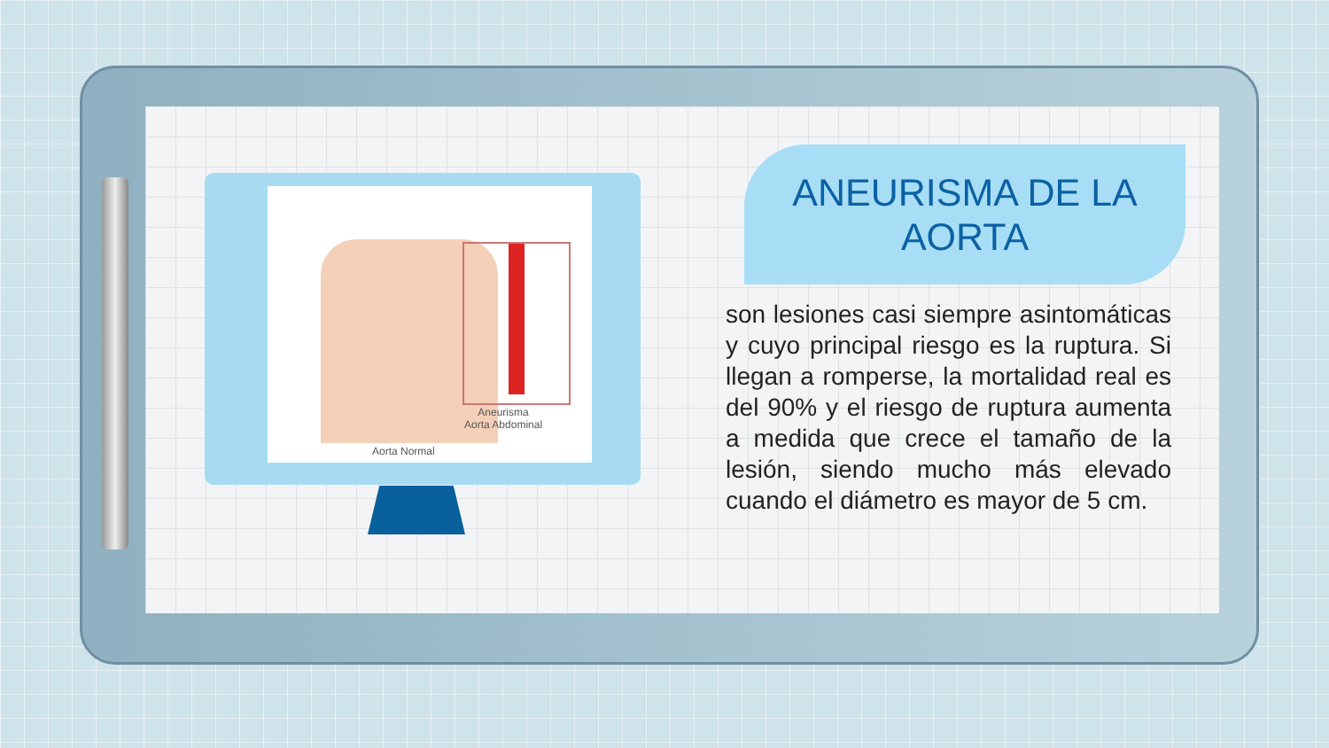Aneurisma
Aorta Abdominal
Aorta Normal
ANEURISMA DE LA AORTA
son lesiones casi siempre asintomáticas y cuyo principal riesgo es la ruptura. Si llegan a romperse, la mortalidad real es del 90% y el riesgo de ruptura aumenta a medida que crece el tamaño de la lesión, siendo mucho más elevado cuando el diámetro es mayor de 5 cm.